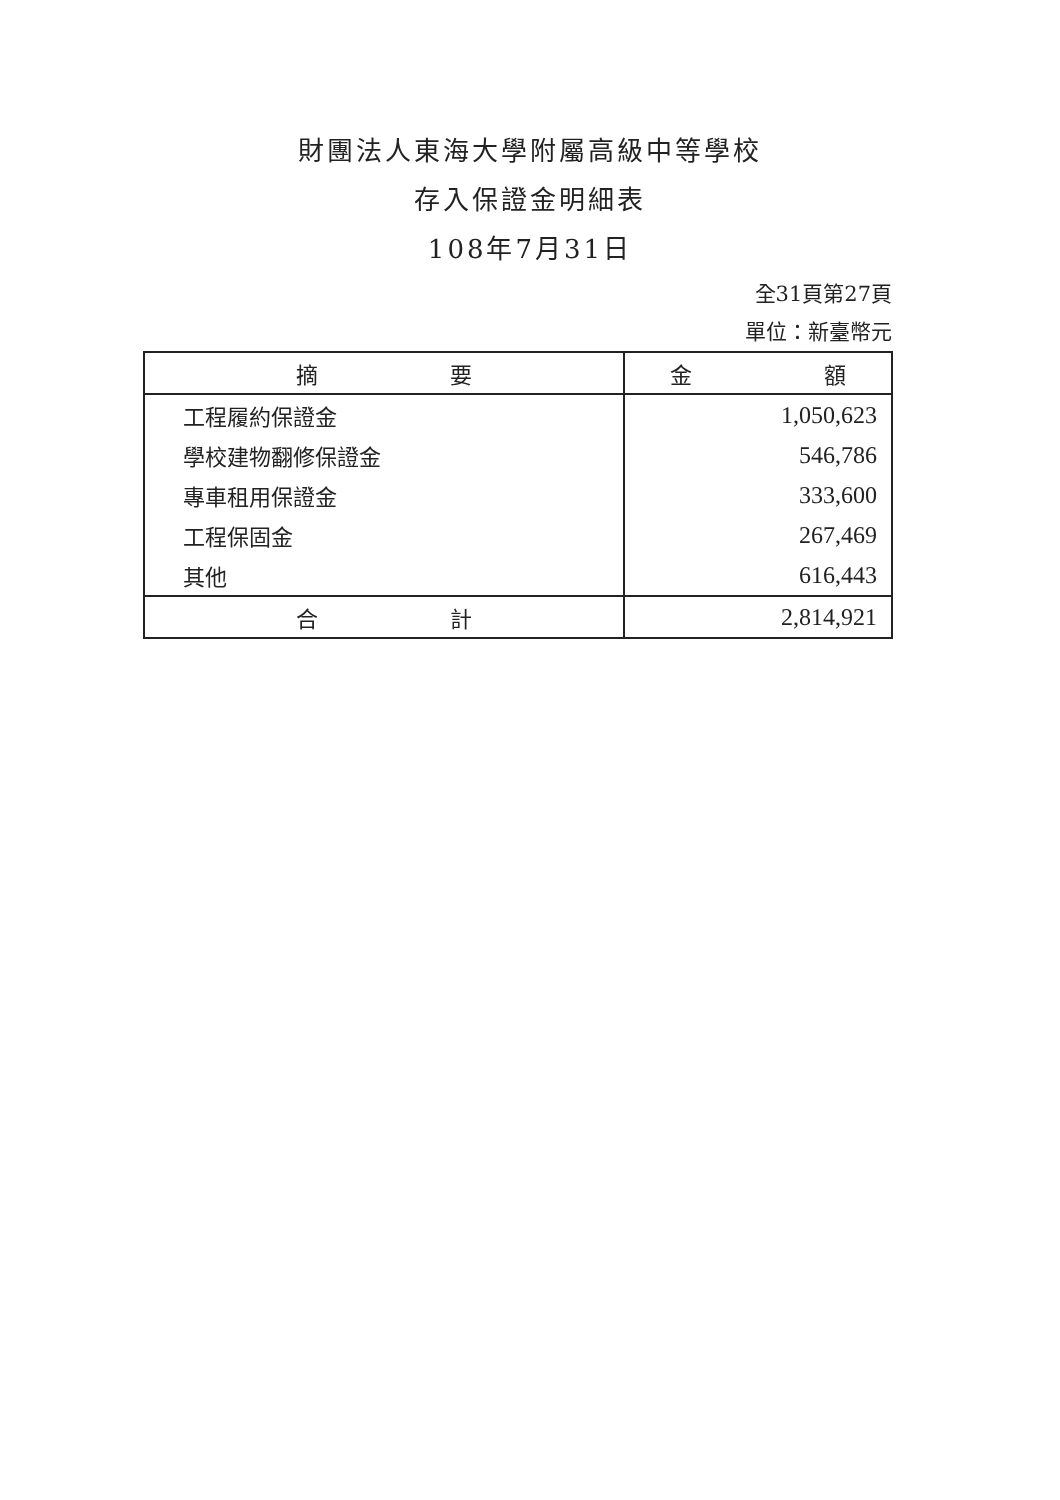財團法人東海大學附屬高級中等學校
存入保證金明細表
108年7月31日
全31頁第27頁
單位：新臺幣元
| 摘 要 | 金 額 |
| --- | --- |
| 工程履約保證金 | 1,050,623 |
| 學校建物翻修保證金 | 546,786 |
| 專車租用保證金 | 333,600 |
| 工程保固金 | 267,469 |
| 其他 | 616,443 |
| 合 計 | 2,814,921 |